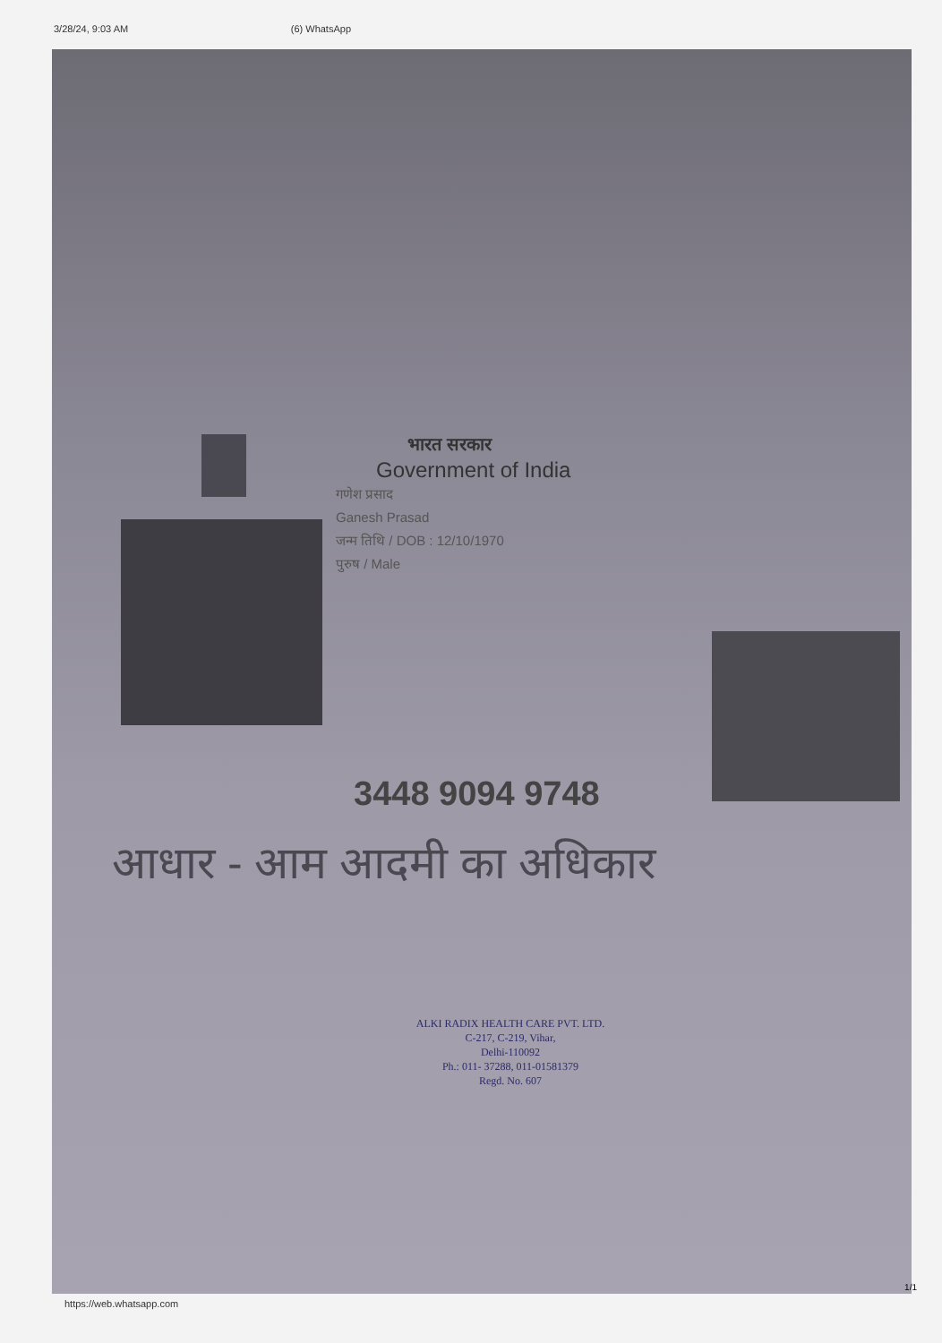3/28/24, 9:03 AM (6) WhatsApp
भारत सरकार
Government of India
गणेश प्रसाद
Ganesh Prasad
जन्म तिथि / DOB : 12/10/1970
पुरुष / Male
3448 9094 9748
आधार - आम आदमी का अधिकार
ALKI RADIX HEALTH CARE PVT. LTD.
C-217, C-219, Vihar,
Delhi-110092
Ph.: 011- 37288, 011-01581379
Regd. No. 607
1/1
https://web.whatsapp.com